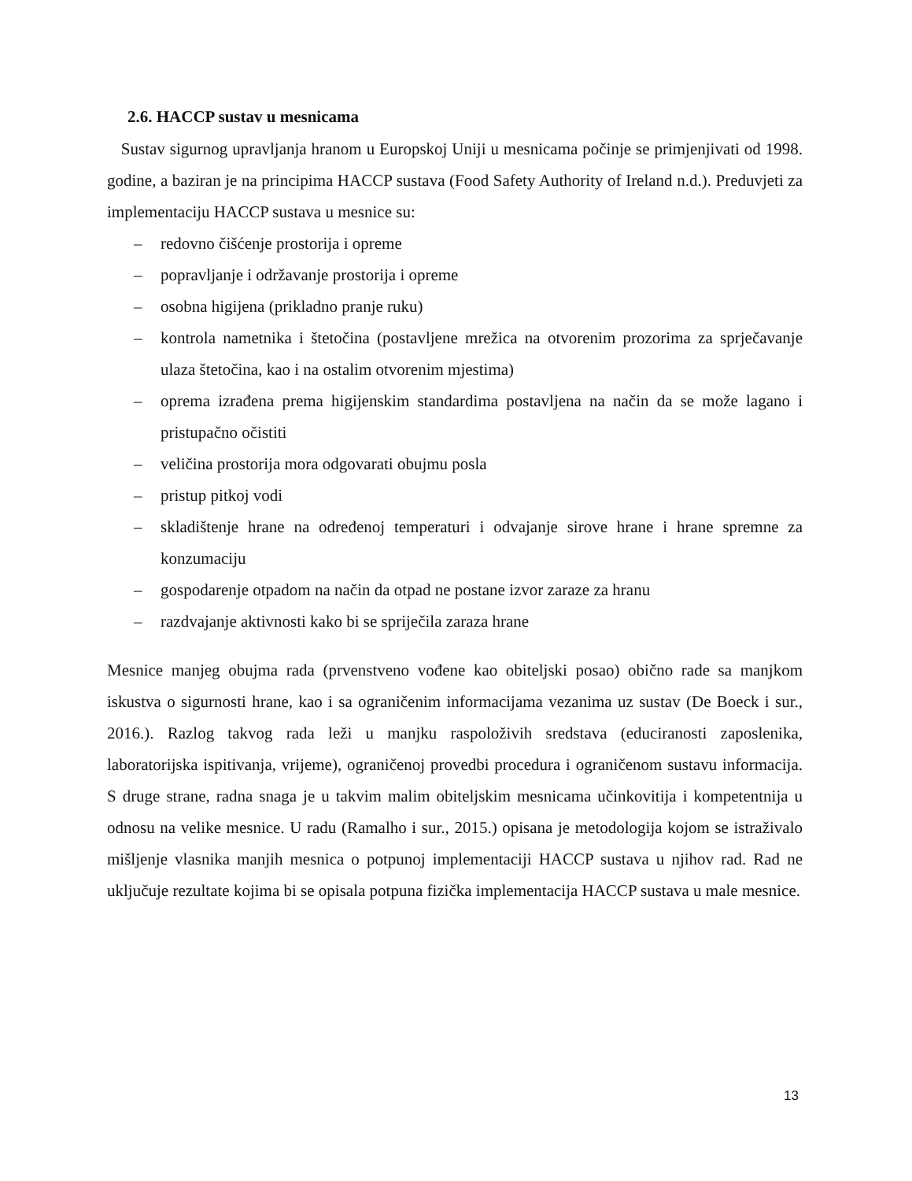2.6. HACCP sustav u mesnicama
Sustav sigurnog upravljanja hranom u Europskoj Uniji u mesnicama počinje se primjenjivati od 1998. godine, a baziran je na principima HACCP sustava (Food Safety Authority of Ireland n.d.). Preduvjeti za implementaciju HACCP sustava u mesnice su:
– redovno čišćenje prostorija i opreme
– popravljanje i održavanje prostorija i opreme
– osobna higijena (prikladno pranje ruku)
– kontrola nametnika i štetočina (postavljene mrežica na otvorenim prozorima za sprječavanje ulaza štetočina, kao i na ostalim otvorenim mjestima)
– oprema izrađena prema higijenskim standardima postavljena na način da se može lagano i pristupačno očistiti
– veličina prostorija mora odgovarati obujmu posla
– pristup pitkoj vodi
– skladištenje hrane na određenoj temperaturi i odvajanje sirove hrane i hrane spremne za konzumaciju
– gospodarenje otpadom na način da otpad ne postane izvor zaraze za hranu
– razdvajanje aktivnosti kako bi se spriječila zaraza hrane
Mesnice manjeg obujma rada (prvenstveno vođene kao obiteljski posao) obično rade sa manjkom iskustva o sigurnosti hrane, kao i sa ograničenim informacijama vezanima uz sustav (De Boeck i sur., 2016.). Razlog takvog rada leži u manjku raspoloživih sredstava (educiranosti zaposlenika, laboratorijska ispitivanja, vrijeme), ograničenoj provedbi procedura i ograničenom sustavu informacija. S druge strane, radna snaga je u takvim malim obiteljskim mesnicama učinkovitija i kompetentnija u odnosu na velike mesnice. U radu (Ramalho i sur., 2015.) opisana je metodologija kojom se istraživalo mišljenje vlasnika manjih mesnica o potpunoj implementaciji HACCP sustava u njihov rad. Rad ne uključuje rezultate kojima bi se opisala potpuna fizička implementacija HACCP sustava u male mesnice.
13